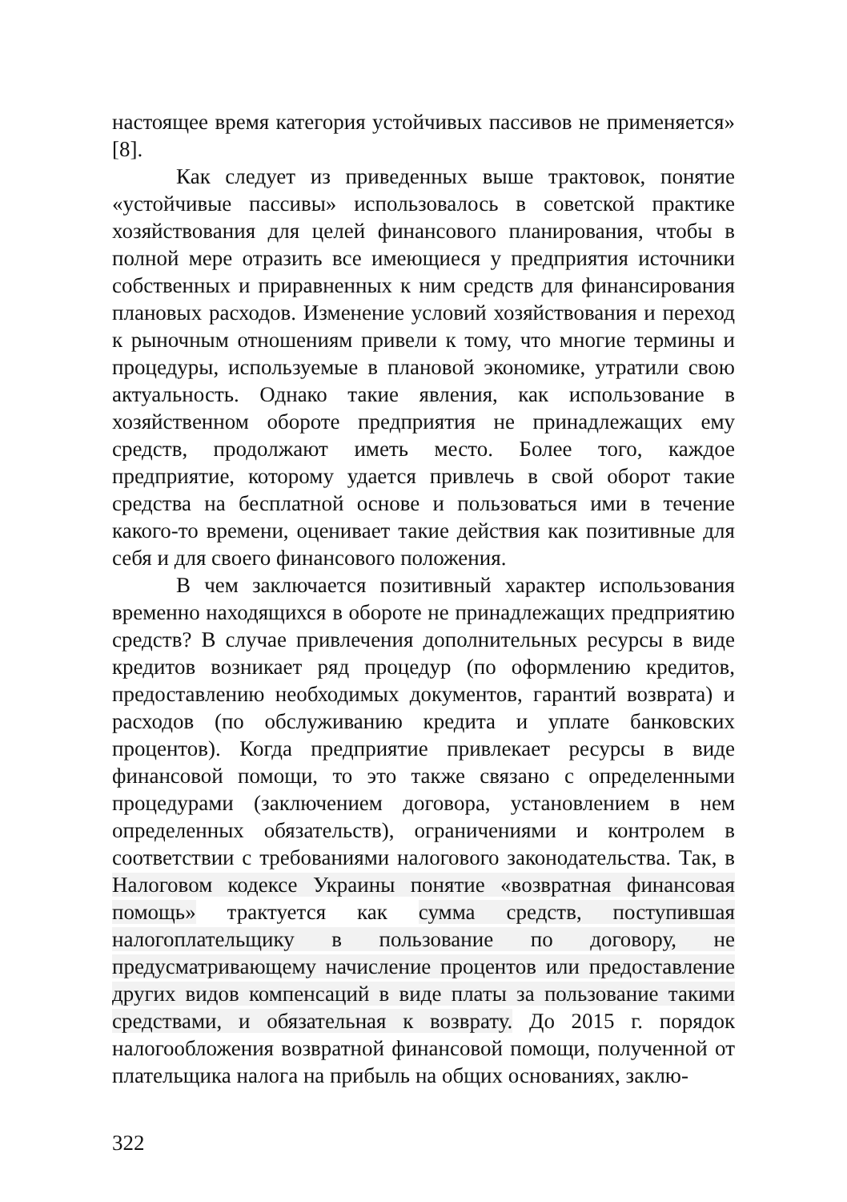настоящее время категория устойчивых пассивов не применяется» [8].
Как следует из приведенных выше трактовок, понятие «устойчивые пассивы» использовалось в советской практике хозяйствования для целей финансового планирования, чтобы в полной мере отразить все имеющиеся у предприятия источники собственных и приравненных к ним средств для финансирования плановых расходов. Изменение условий хозяйствования и переход к рыночным отношениям привели к тому, что многие термины и процедуры, используемые в плановой экономике, утратили свою актуальность. Однако такие явления, как использование в хозяйственном обороте предприятия не принадлежащих ему средств, продолжают иметь место. Более того, каждое предприятие, которому удается привлечь в свой оборот такие средства на бесплатной основе и пользоваться ими в течение какого-то времени, оценивает такие действия как позитивные для себя и для своего финансового положения.
В чем заключается позитивный характер использования временно находящихся в обороте не принадлежащих предприятию средств? В случае привлечения дополнительных ресурсы в виде кредитов возникает ряд процедур (по оформлению кредитов, предоставлению необходимых документов, гарантий возврата) и расходов (по обслуживанию кредита и уплате банковских процентов). Когда предприятие привлекает ресурсы в виде финансовой помощи, то это также связано с определенными процедурами (заключением договора, установлением в нем определенных обязательств), ограничениями и контролем в соответствии с требованиями налогового законодательства. Так, в Налоговом кодексе Украины понятие «возвратная финансовая помощь» трактуется как сумма средств, поступившая налогоплательщику в пользование по договору, не предусматривающему начисление процентов или предоставление других видов компенсаций в виде платы за пользование такими средствами, и обязательная к возврату. До 2015 г. порядок налогообложения возвратной финансовой помощи, полученной от плательщика налога на прибыль на общих основаниях, заклю-
322